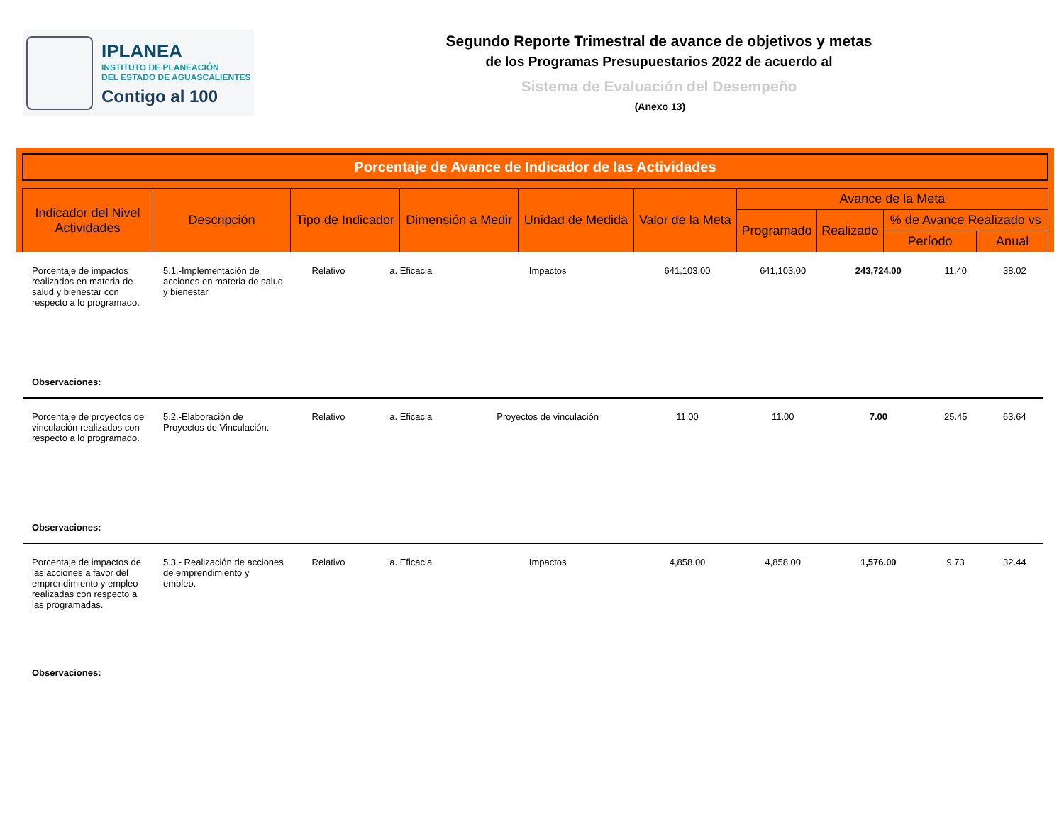IPLANEA
INSTITUTO DE PLANEACIÓN
DEL ESTADO DE AGUASCALIENTES
Contigo al 100
Segundo Reporte Trimestral de avance de objetivos y metas
de los Programas Presupuestarios 2022 de acuerdo al
Sistema de Evaluación del Desempeño
(Anexo 13)
Porcentaje de Avance de Indicador de las Actividades
| Indicador del Nivel Actividades | Descripción | Tipo de Indicador | Dimensión a Medir | Unidad de Medida | Valor de la Meta | Avance de la Meta | | | |
| --- | --- | --- | --- | --- | --- | --- | --- | --- | --- |
| | | | | | | Programado | Realizado | % de Avance Realizado vs | |
| | | | | | | | | Período | Anual |
| Porcentaje de impactos realizados en materia de salud y bienestar con respecto a lo programado. | 5.1.-Implementación de acciones en materia de salud y bienestar. | Relativo | a. Eficacia | Impactos | 641,103.00 | 641,103.00 | 243,724.00 | 11.40 | 38.02 |
| Observaciones: | | | | | | | | | |
| Porcentaje de proyectos de vinculación realizados con respecto a lo programado. | 5.2.-Elaboración de Proyectos de Vinculación. | Relativo | a. Eficacia | Proyectos de vinculación | 11.00 | 11.00 | 7.00 | 25.45 | 63.64 |
| Observaciones: | | | | | | | | | |
| Porcentaje de impactos de las acciones a favor del emprendimiento y empleo realizadas con respecto a las programadas. | 5.3.- Realización de acciones de emprendimiento y empleo. | Relativo | a. Eficacia | Impactos | 4,858.00 | 4,858.00 | 1,576.00 | 9.73 | 32.44 |
| Observaciones: | | | | | | | | | |